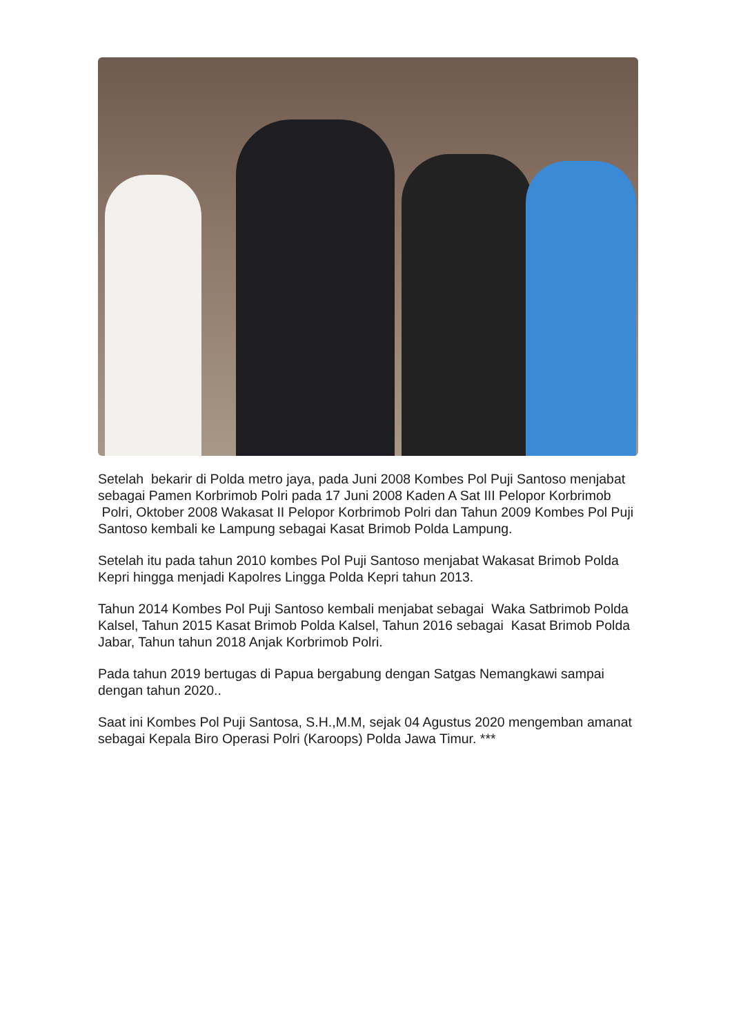Setelah bekarir di Polda metro jaya, pada Juni 2008 Kombes Pol Puji Santoso menjabat sebagai Pamen Korbrimob Polri pada 17 Juni 2008 Kaden A Sat III Pelopor Korbrimob Polri, Oktober 2008 Wakasat II Pelopor Korbrimob Polri dan Tahun 2009 Kombes Pol Puji Santoso kembali ke Lampung sebagai Kasat Brimob Polda Lampung.
Setelah itu pada tahun 2010 kombes Pol Puji Santoso menjabat Wakasat Brimob Polda Kepri hingga menjadi Kapolres Lingga Polda Kepri tahun 2013.
Tahun 2014 Kombes Pol Puji Santoso kembali menjabat sebagai Waka Satbrimob Polda Kalsel, Tahun 2015 Kasat Brimob Polda Kalsel, Tahun 2016 sebagai Kasat Brimob Polda Jabar, Tahun tahun 2018 Anjak Korbrimob Polri.
Pada tahun 2019 bertugas di Papua bergabung dengan Satgas Nemangkawi sampai dengan tahun 2020..
Saat ini Kombes Pol Puji Santosa, S.H.,M.M, sejak 04 Agustus 2020 mengemban amanat sebagai Kepala Biro Operasi Polri (Karoops) Polda Jawa Timur. ***